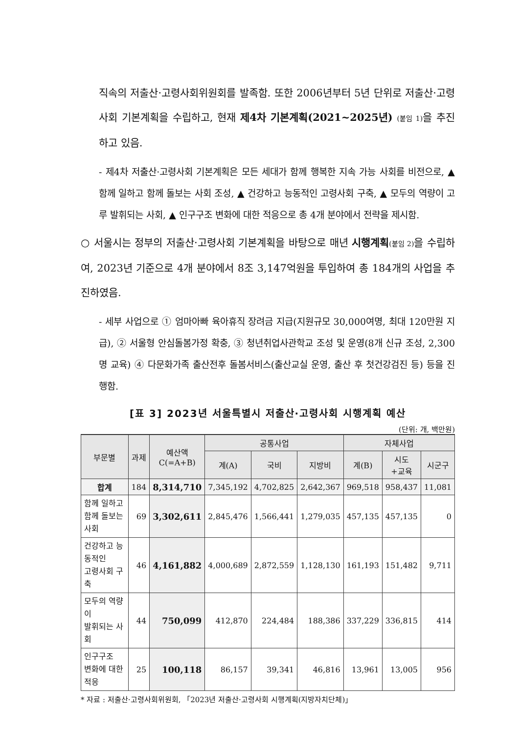직속의 저출산·고령사회위원회를 발족함. 또한 2006년부터 5년 단위로 저출산·고령사회 기본계획을 수립하고, 현재 제4차 기본계획(2021~2025년) (붙임 1) 을 추진하고 있음.
- 제4차 저출산·고령사회 기본계획은 모든 세대가 함께 행복한 지속 가능 사회를 비전으로, ▲ 함께 일하고 함께 돌보는 사회 조성, ▲ 건강하고 능동적인 고령사회 구축, ▲ 모두의 역량이 고루 발휘되는 사회, ▲ 인구구조 변화에 대한 적응으로 총 4개 분야에서 전략을 제시함.
○ 서울시는 정부의 저출산·고령사회 기본계획을 바탕으로 매년 시행계획(붙임 2) 을 수립하여, 2023년 기준으로 4개 분야에서 8조 3,147억원을 투입하여 총 184개의 사업을 추진하였음.
- 세부 사업으로 ① 엄마아빠 육아휴직 장려금 지급(지원규모 30,000여명, 최대 120만원 지급), ② 서울형 안심돌봄가정 확충, ③ 청년취업사관학교 조성 및 운영(8개 신규 조성, 2,300명 교육) ④ 다문화가족 출산전후 돌봄서비스(출산교실 운영, 출산 후 첫건강검진 등) 등을 진행함.
[표 3] 2023년 서울특별시 저출산·고령사회 시행계획 예산
(단위: 개, 백만원)
| 부문별 | 과제 | 예산액 C(=A+B) | 공통사업 | | | 자체사업 | | |
| --- | --- | --- | --- | --- | --- | --- | --- | --- |
| | | | 계(A) | 국비 | 지방비 | 계(B) | 시도 +교육 | 시군구 |
| 합계 | 184 | 8,314,710 | 7,345,192 | 4,702,825 | 2,642,367 | 969,518 | 958,437 | 11,081 |
| 함께 일하고 함께 돌보는 사회 | 69 | 3,302,611 | 2,845,476 | 1,566,441 | 1,279,035 | 457,135 | 457,135 | 0 |
| 건강하고 능동적인 고령사회 구축 | 46 | 4,161,882 | 4,000,689 | 2,872,559 | 1,128,130 | 161,193 | 151,482 | 9,711 |
| 모두의 역량이 발휘되는 사회 | 44 | 750,099 | 412,870 | 224,484 | 188,386 | 337,229 | 336,815 | 414 |
| 인구구조 변화에 대한 적응 | 25 | 100,118 | 86,157 | 39,341 | 46,816 | 13,961 | 13,005 | 956 |
* 자료 : 저출산·고령사회위원회, 「2023년 저출산·고령사회 시행계획(지방자치단체)」